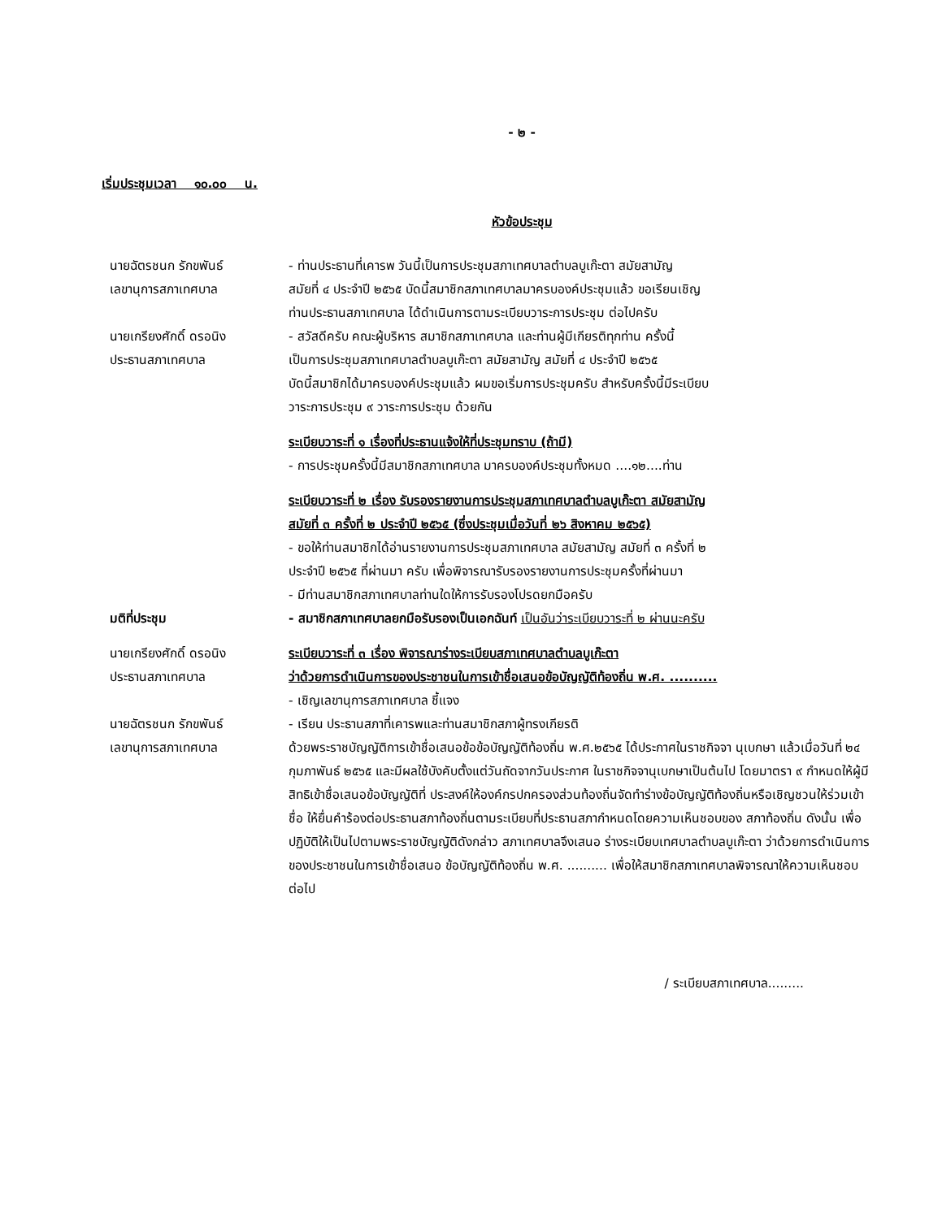- ๒ -
เริ่มประชุมเวลา ๑๐.๐๐ น.
หัวข้อประชุม
นายฉัตรชนก รักขพันธ์
เลขานุการสภาเทศบาล
- ท่านประธานที่เคารพ วันนี้เป็นการประชุมสภาเทศบาลตำบลบูเก๊ะตา สมัยสามัญ
สมัยที่ ๔ ประจำปี ๒๕๖๕ บัดนี้สมาชิกสภาเทศบาลมาครบองค์ประชุมแล้ว ขอเรียนเชิญ
ท่านประธานสภาเทศบาล ได้ดำเนินการตามระเบียบวาระการประชุม ต่อไปครับ
นายเกรียงศักดิ์ ดรอนิง
ประธานสภาเทศบาล
- สวัสดีครับ คณะผู้บริหาร สมาชิกสภาเทศบาล และท่านผู้มีเกียรติทุกท่าน ครั้งนี้
เป็นการประชุมสภาเทศบาลตำบลบูเก๊ะตา สมัยสามัญ สมัยที่ ๔ ประจำปี ๒๕๖๕
บัดนี้สมาชิกได้มาครบองค์ประชุมแล้ว ผมขอเริ่มการประชุมครับ สำหรับครั้งนี้มีระเบียบ
วาระการประชุม ๙ วาระการประชุม ด้วยกัน
ระเบียบวาระที่ ๑ เรื่องที่ประธานแจ้งให้ที่ประชุมทราบ (ถ้ามี)
- การประชุมครั้งนี้มีสมาชิกสภาเทศบาล มาครบองค์ประชุมทั้งหมด ....๑๒....ท่าน
ระเบียบวาระที่ ๒ เรื่อง รับรองรายงานการประชุมสภาเทศบาลตำบลบูเก๊ะตา สมัยสามัญ
สมัยที่ ๓ ครั้งที่ ๒ ประจำปี ๒๕๖๕ (ซึ่งประชุมเมื่อวันที่ ๒๖ สิงหาคม ๒๕๖๕)
- ขอให้ท่านสมาชิกได้อ่านรายงานการประชุมสภาเทศบาล สมัยสามัญ สมัยที่ ๓ ครั้งที่ ๒
ประจำปี ๒๕๖๕ ที่ผ่านมา ครับ เพื่อพิจารณารับรองรายงานการประชุมครั้งที่ผ่านมา
- มีท่านสมาชิกสภาเทศบาลท่านใดให้การรับรองโปรดยกมือครับ
มติที่ประชุม - สมาชิกสภาเทศบาลยกมือรับรองเป็นเอกฉันท์ เป็นอันว่าระเบียบวาระที่ ๒ ผ่านนะครับ
นายเกรียงศักดิ์ ดรอนิง
ประธานสภาเทศบาล
ระเบียบวาระที่ ๓ เรื่อง พิจารณาร่างระเบียบสภาเทศบาลตำบลบูเก๊ะตา
ว่าด้วยการดำเนินการของประชาชนในการเข้าชื่อเสนอข้อบัญญัติท้องถิ่น พ.ศ. ..........
- เชิญเลขานุการสภาเทศบาล ชี้แจง
นายฉัตรชนก รักขพันธ์
เลขานุการสภาเทศบาล
- เรียน ประธานสภาที่เคารพและท่านสมาชิกสภาผู้ทรงเกียรติ
ด้วยพระราชบัญญัติการเข้าชื่อเสนอข้อข้อบัญญัติท้องถิ่น พ.ศ.๒๕๖๕ ได้ประกาศในราชกิจจา นุเบกษา แล้วเมื่อวันที่ ๒๔ กุมภาพันธ์ ๒๕๖๕ และมีผลใช้บังคับตั้งแต่วันถัดจากวันประกาศ ในราชกิจจานุเบกษาเป็นต้นไป โดยมาตรา ๙ กำหนดให้ผู้มีสิทธิเข้าชื่อเสนอข้อบัญญัติที่ ประสงค์ให้องค์กรปกครองส่วนท้องถิ่นจัดทำร่างข้อบัญญัติท้องถิ่นหรือเชิญชวนให้ร่วมเข้าชื่อ ให้ยื่นคำร้องต่อประธานสภาท้องถิ่นตามระเบียบที่ประธานสภากำหนดโดยความเห็นชอบของ สภาท้องถิ่น ดังนั้น เพื่อปฏิบัติให้เป็นไปตามพระราชบัญญัติดังกล่าว สภาเทศบาลจึงเสนอ ร่างระเบียบเทศบาลตำบลบูเก๊ะตา ว่าด้วยการดำเนินการของประชาชนในการเข้าชื่อเสนอ ข้อบัญญัติท้องถิ่น พ.ศ. .......... เพื่อให้สมาชิกสภาเทศบาลพิจารณาให้ความเห็นชอบ ต่อไป
/ ระเบียบสภาเทศบาล.........